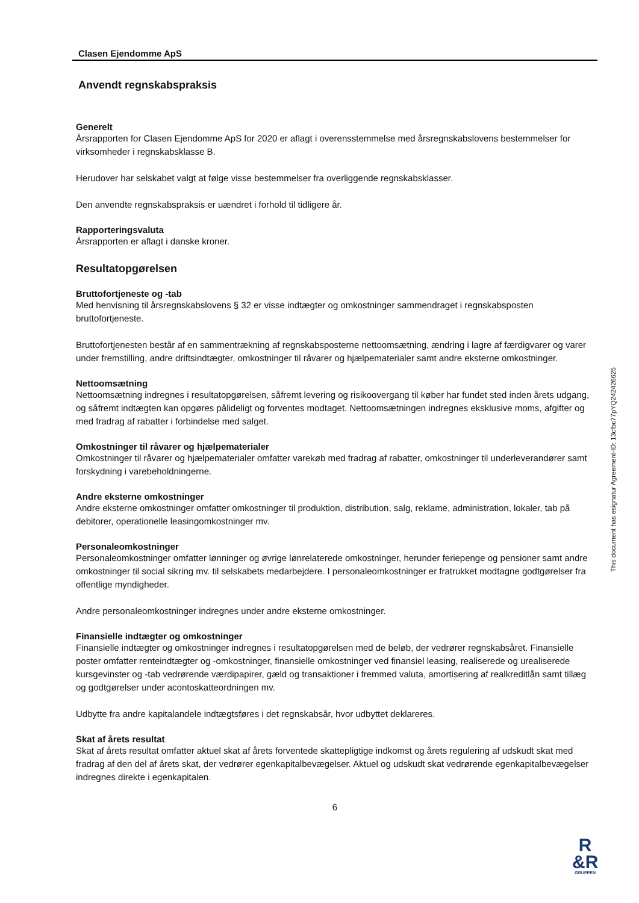Clasen Ejendomme ApS
Anvendt regnskabspraksis
Generelt
Årsrapporten for Clasen Ejendomme ApS for 2020 er aflagt i overensstemmelse med årsregnskabslovens bestemmelser for virksomheder i regnskabsklasse B.
Herudover har selskabet valgt at følge visse bestemmelser fra overliggende regnskabsklasser.
Den anvendte regnskabspraksis er uændret i forhold til tidligere år.
Rapporteringsvaluta
Årsrapporten er aflagt i danske kroner.
Resultatopgørelsen
Bruttofortjeneste og -tab
Med henvisning til årsregnskabslovens § 32 er visse indtægter og omkostninger sammendraget i regnskabsposten bruttofortjeneste.
Bruttofortjenesten består af en sammentrækning af regnskabsposterne nettoomsætning, ændring i lagre af færdigvarer og varer under fremstilling, andre driftsindtægter, omkostninger til råvarer og hjælpematerialer samt andre eksterne omkostninger.
Nettoomsætning
Nettoomsætning indregnes i resultatopgørelsen, såfremt levering og risikoovergang til køber har fundet sted inden årets udgang, og såfremt indtægten kan opgøres pålideligt og forventes modtaget. Nettoomsætningen indregnes eksklusive moms, afgifter og med fradrag af rabatter i forbindelse med salget.
Omkostninger til råvarer og hjælpematerialer
Omkostninger til råvarer og hjælpematerialer omfatter varekøb med fradrag af rabatter, omkostninger til underleverandører samt forskydning i varebeholdningerne.
Andre eksterne omkostninger
Andre eksterne omkostninger omfatter omkostninger til produktion, distribution, salg, reklame, administration, lokaler, tab på debitorer, operationelle leasingomkostninger mv.
Personaleomkostninger
Personaleomkostninger omfatter lønninger og øvrige lønrelaterede omkostninger, herunder feriepenge og pensioner samt andre omkostninger til social sikring mv. til selskabets medarbejdere. I personaleomkostninger er fratrukket modtagne godtgørelser fra offentlige myndigheder.
Andre personaleomkostninger indregnes under andre eksterne omkostninger.
Finansielle indtægter og omkostninger
Finansielle indtægter og omkostninger indregnes i resultatopgørelsen med de beløb, der vedrører regnskabsåret. Finansielle poster omfatter renteindtægter og -omkostninger, finansielle omkostninger ved finansiel leasing, realiserede og urealiserede kursgevinster og -tab vedrørende værdipapirer, gæld og transaktioner i fremmed valuta, amortisering af realkreditlån samt tillæg og godtgørelser under acontoskatteordningen mv.
Udbytte fra andre kapitalandele indtægtsføres i det regnskabsår, hvor udbyttet deklareres.
Skat af årets resultat
Skat af årets resultat omfatter aktuel skat af årets forventede skattepligtige indkomst og årets regulering af udskudt skat med fradrag af den del af årets skat, der vedrører egenkapitalbevægelser. Aktuel og udskudt skat vedrørende egenkapitalbevægelser indregnes direkte i egenkapitalen.
6
This document has esignatur Agreement-ID: 13cfbc77pYQ242426625
R
&R
GRUPPEN